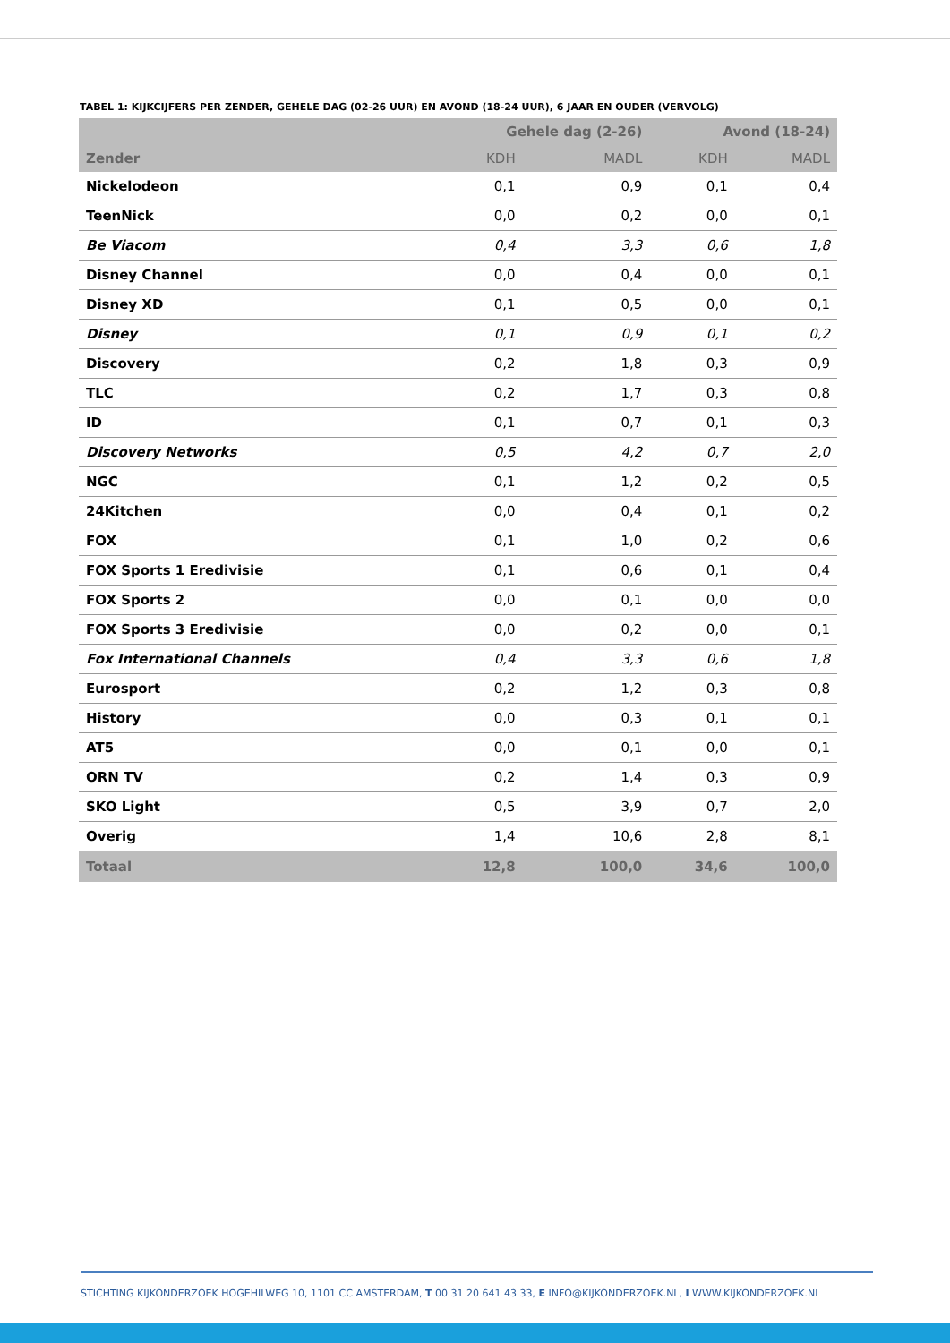TABEL 1: KIJKCIJFERS PER ZENDER, GEHELE DAG (02-26 UUR) EN AVOND (18-24 UUR), 6 JAAR EN OUDER (VERVOLG)
| | Gehele dag (2-26) | | Avond (18-24) | |
| --- | --- | --- | --- | --- |
| Zender | KDH | MADL | KDH | MADL |
| Nickelodeon | 0,1 | 0,9 | 0,1 | 0,4 |
| TeenNick | 0,0 | 0,2 | 0,0 | 0,1 |
| Be Viacom | 0,4 | 3,3 | 0,6 | 1,8 |
| Disney Channel | 0,0 | 0,4 | 0,0 | 0,1 |
| Disney XD | 0,1 | 0,5 | 0,0 | 0,1 |
| Disney | 0,1 | 0,9 | 0,1 | 0,2 |
| Discovery | 0,2 | 1,8 | 0,3 | 0,9 |
| TLC | 0,2 | 1,7 | 0,3 | 0,8 |
| ID | 0,1 | 0,7 | 0,1 | 0,3 |
| Discovery Networks | 0,5 | 4,2 | 0,7 | 2,0 |
| NGC | 0,1 | 1,2 | 0,2 | 0,5 |
| 24Kitchen | 0,0 | 0,4 | 0,1 | 0,2 |
| FOX | 0,1 | 1,0 | 0,2 | 0,6 |
| FOX Sports 1 Eredivisie | 0,1 | 0,6 | 0,1 | 0,4 |
| FOX Sports 2 | 0,0 | 0,1 | 0,0 | 0,0 |
| FOX Sports 3 Eredivisie | 0,0 | 0,2 | 0,0 | 0,1 |
| Fox International Channels | 0,4 | 3,3 | 0,6 | 1,8 |
| Eurosport | 0,2 | 1,2 | 0,3 | 0,8 |
| History | 0,0 | 0,3 | 0,1 | 0,1 |
| AT5 | 0,0 | 0,1 | 0,0 | 0,1 |
| ORN TV | 0,2 | 1,4 | 0,3 | 0,9 |
| SKO Light | 0,5 | 3,9 | 0,7 | 2,0 |
| Overig | 1,4 | 10,6 | 2,8 | 8,1 |
| Totaal | 12,8 | 100,0 | 34,6 | 100,0 |
STICHTING KIJKONDERZOEK HOGEHILWEG 10, 1101 CC AMSTERDAM, T 00 31 20 641 43 33, E INFO@KIJKONDERZOEK.NL, I WWW.KIJKONDERZOEK.NL